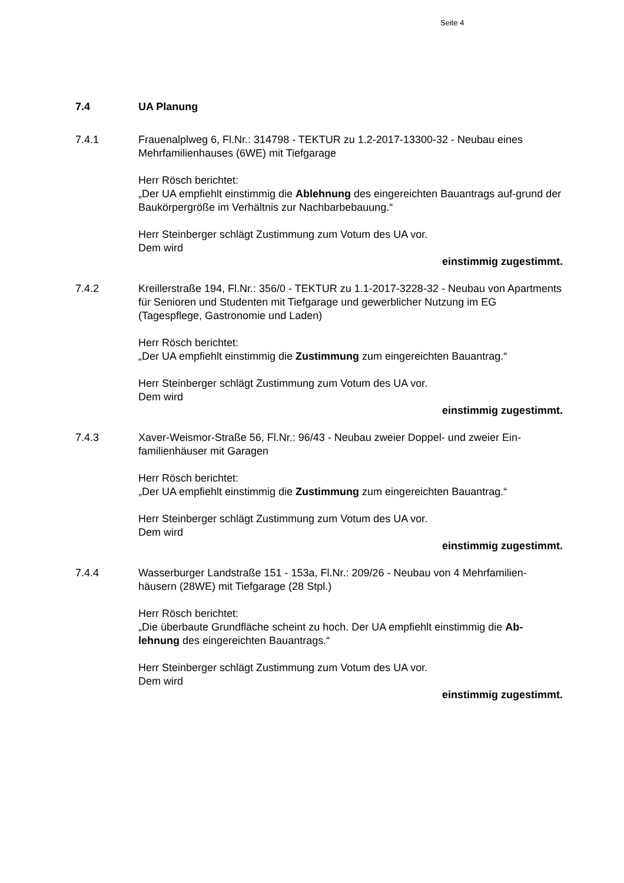Seite 4
7.4 UA Planung
7.4.1 Frauenalplweg 6, Fl.Nr.: 314798 - TEKTUR zu 1.2-2017-13300-32 - Neubau eines Mehrfamilienhauses (6WE) mit Tiefgarage
Herr Rösch berichtet:
„Der UA empfiehlt einstimmig die Ablehnung des eingereichten Bauantrags auf-grund der Baukörpergröße im Verhältnis zur Nachbarbebauung.“
Herr Steinberger schlägt Zustimmung zum Votum des UA vor.
Dem wird
einstimmig zugestimmt.
7.4.2 Kreillerstraße 194, Fl.Nr.: 356/0 - TEKTUR zu 1.1-2017-3228-32 - Neubau von Apartments für Senioren und Studenten mit Tiefgarage und gewerblicher Nutzung im EG (Tagespflege, Gastronomie und Laden)
Herr Rösch berichtet:
„Der UA empfiehlt einstimmig die Zustimmung zum eingereichten Bauantrag.“
Herr Steinberger schlägt Zustimmung zum Votum des UA vor.
Dem wird
einstimmig zugestimmt.
7.4.3 Xaver-Weismor-Straße 56, Fl.Nr.: 96/43 - Neubau zweier Doppel- und zweier Ein-familienhäuser mit Garagen
Herr Rösch berichtet:
„Der UA empfiehlt einstimmig die Zustimmung zum eingereichten Bauantrag.“
Herr Steinberger schlägt Zustimmung zum Votum des UA vor.
Dem wird
einstimmig zugestimmt.
7.4.4 Wasserburger Landstraße 151 - 153a, Fl.Nr.: 209/26 - Neubau von 4 Mehrfamilien-häusern (28WE) mit Tiefgarage (28 Stpl.)
Herr Rösch berichtet:
„Die überbaute Grundfläche scheint zu hoch. Der UA empfiehlt einstimmig die Ab-lehnung des eingereichten Bauantrags.“
Herr Steinberger schlägt Zustimmung zum Votum des UA vor.
Dem wird
einstimmig zugestimmt.